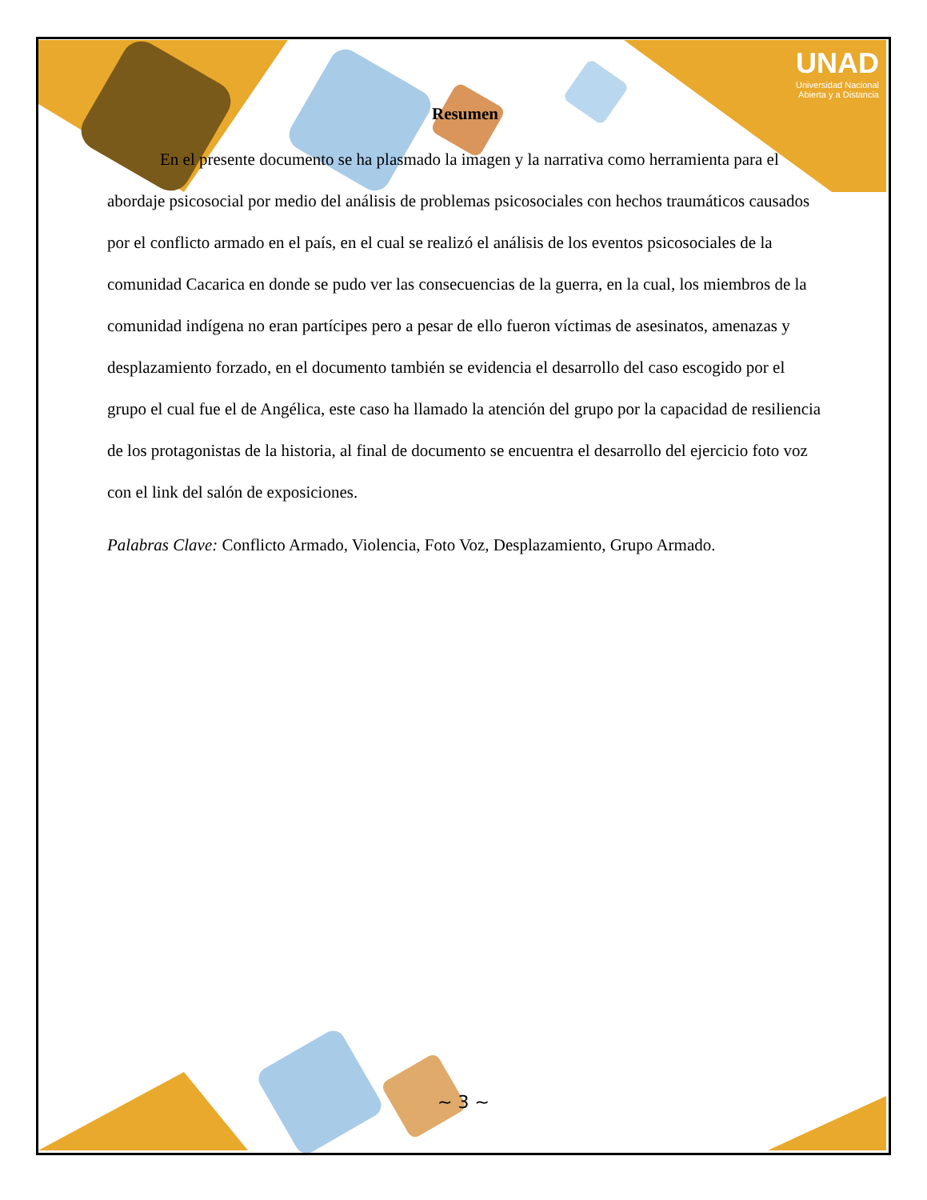UNAD
Universidad Nacional
Abierta y a Distancia
Resumen
En el presente documento se ha plasmado la imagen y la narrativa como herramienta para el abordaje psicosocial por medio del análisis de problemas psicosociales con hechos traumáticos causados por el conflicto armado en el país, en el cual se realizó el análisis de los eventos psicosociales de la comunidad Cacarica en donde se pudo ver las consecuencias de la guerra, en la cual, los miembros de la comunidad indígena no eran partícipes pero a pesar de ello fueron víctimas de asesinatos, amenazas y desplazamiento forzado, en el documento también se evidencia el desarrollo del caso escogido por el grupo el cual fue el de Angélica, este caso ha llamado la atención del grupo por la capacidad de resiliencia de los protagonistas de la historia, al final de documento se encuentra el desarrollo del ejercicio foto voz con el link del salón de exposiciones.
Palabras Clave: Conflicto Armado, Violencia, Foto Voz, Desplazamiento, Grupo Armado.
~ 3 ~